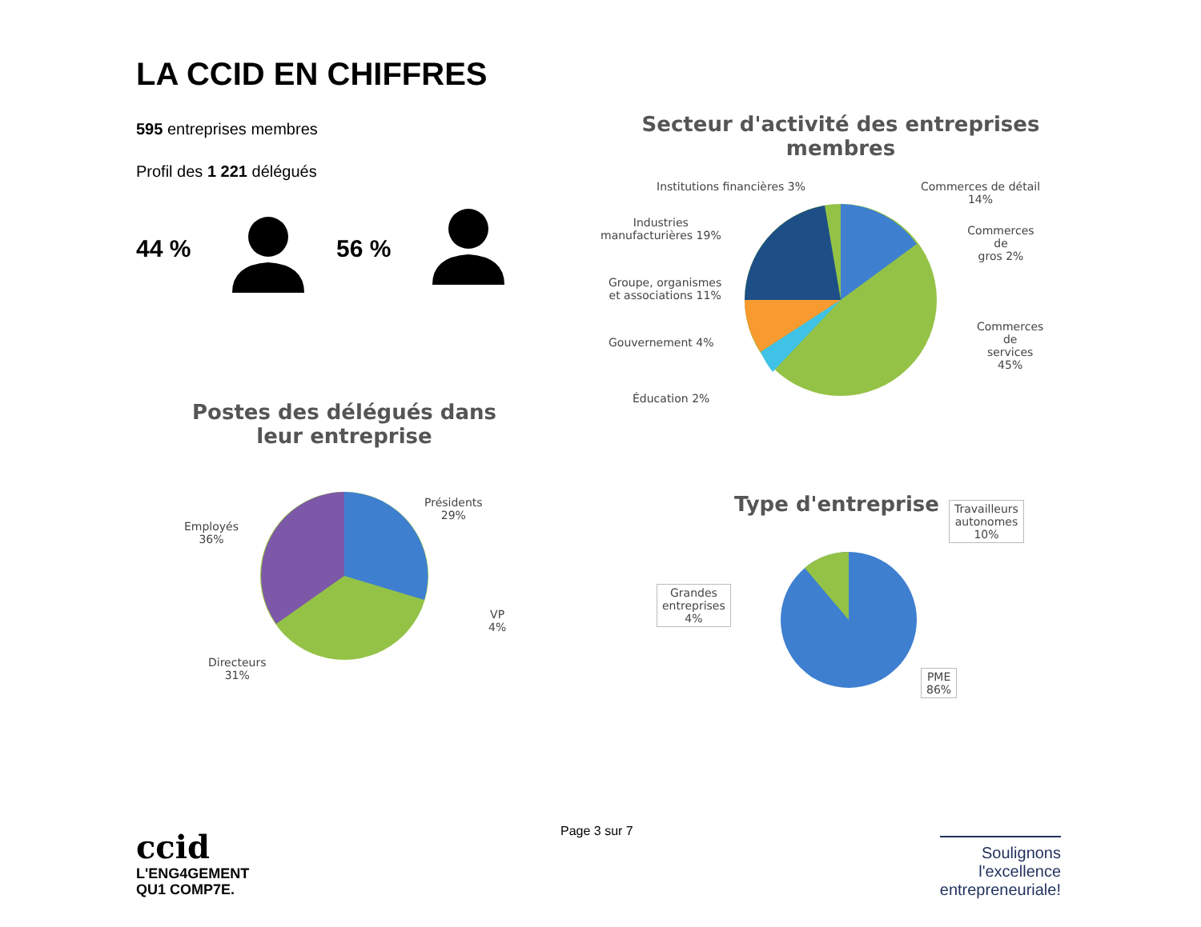LA CCID EN CHIFFRES
595 entreprises membres
Profil des 1 221 délégués
44 % 56 %
Secteur d'activité des entreprises membres
Institutions financières 3%
Commerces de détail
14%
Industries
manufacturières 19%
Commerces de
gros 2%
Groupe, organismes
et associations 11%
Commerces de
services 45%
Gouvernement 4%
Éducation 2%
Postes des délégués dans leur entreprise
Présidents
29%
Employés
36%
VP
4%
Directeurs
31%
Type d'entreprise
Travailleurs
autonomes
10%
Grandes
entreprises
4%
PME
86%
ccid
L'ENG4GEMENT
QU1 COMP7E.
Page 3 sur 7
Soulignons
l'excellence
entrepreneuriale!